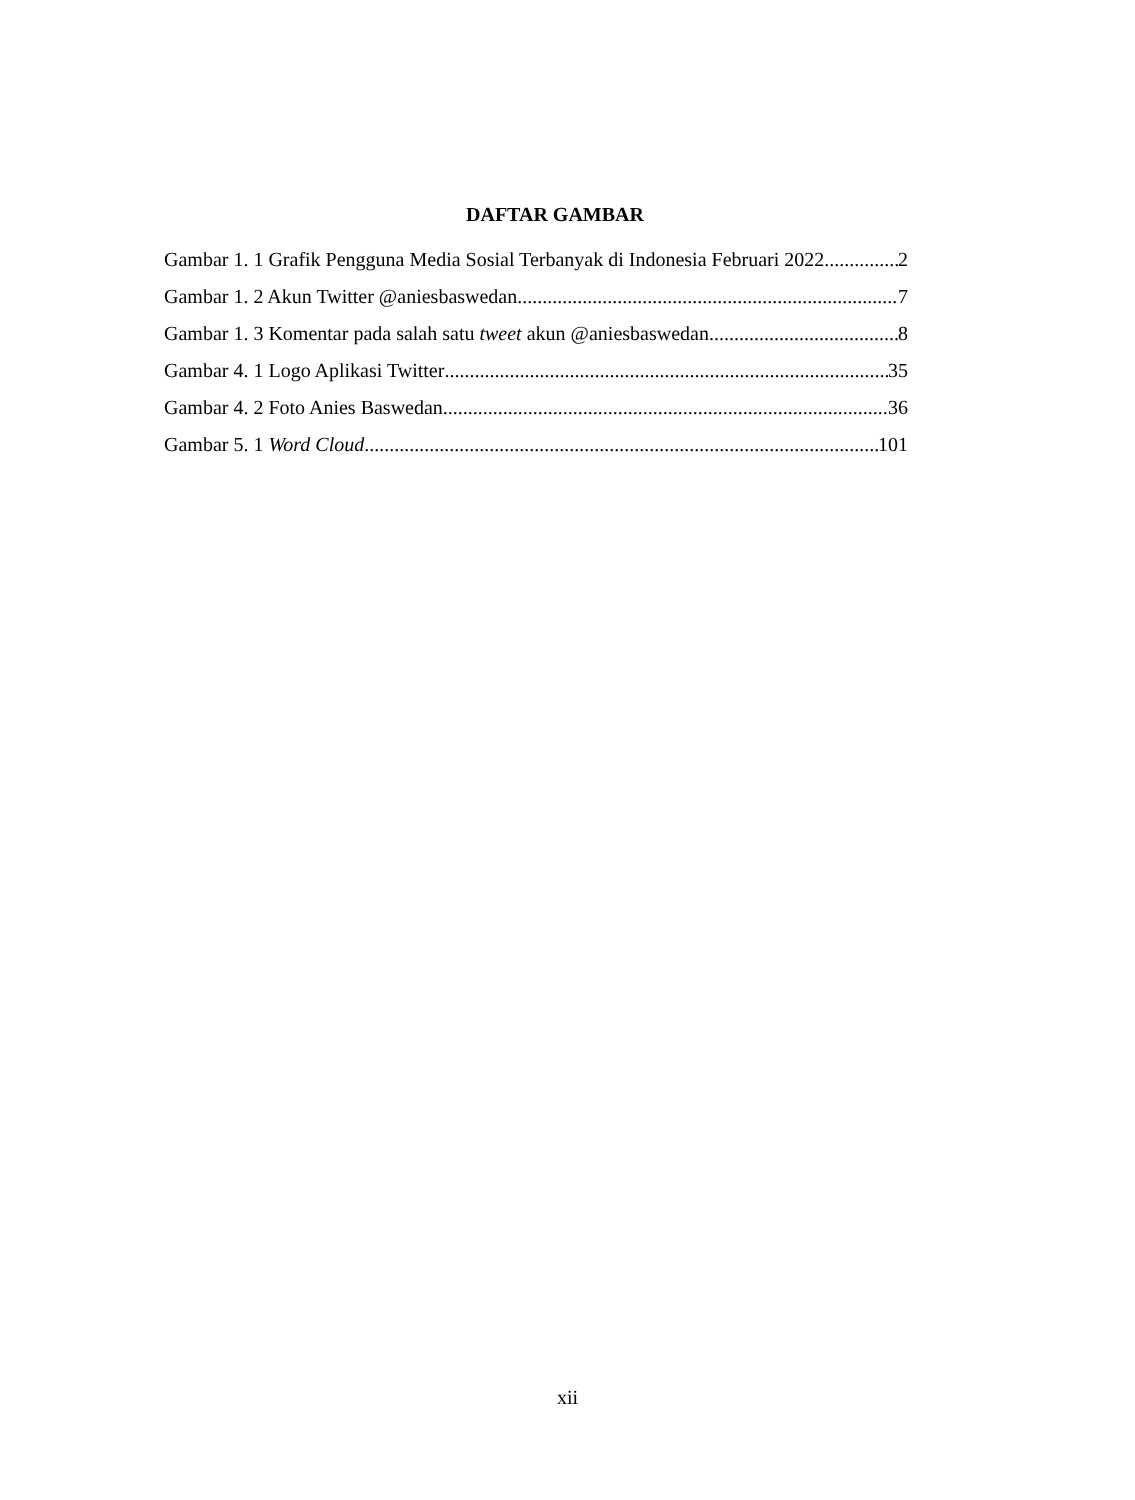DAFTAR GAMBAR
Gambar 1. 1 Grafik Pengguna Media Sosial Terbanyak di Indonesia Februari 2022 2
Gambar 1. 2 Akun Twitter @aniesbaswedan 7
Gambar 1. 3 Komentar pada salah satu tweet akun @aniesbaswedan 8
Gambar 4. 1 Logo Aplikasi Twitter 35
Gambar 4. 2 Foto Anies Baswedan 36
Gambar 5. 1 Word Cloud 101
xii